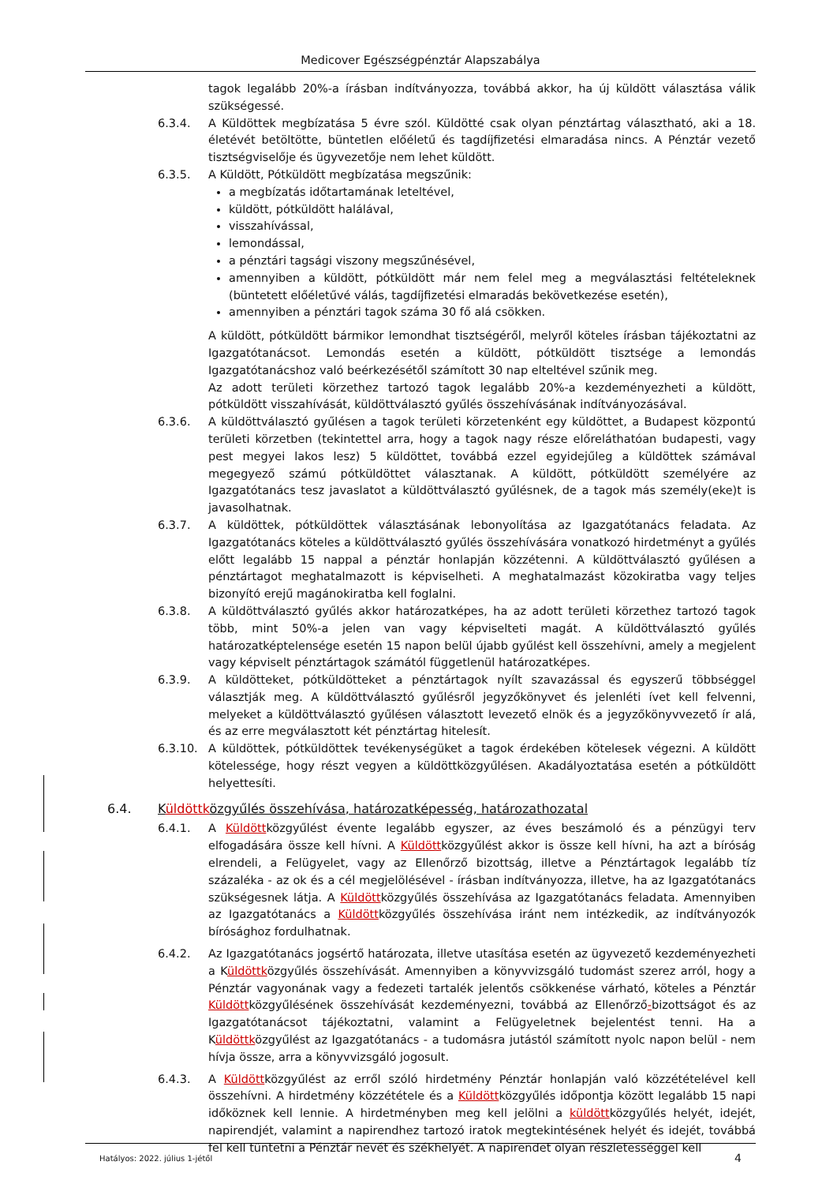Medicover Egészségpénztár Alapszabálya
tagok legalább 20%-a írásban indítványozza, továbbá akkor, ha új küldött választása válik szükségessé.
6.3.4. A Küldöttek megbízatása 5 évre szól. Küldötté csak olyan pénztártag választható, aki a 18. életévét betöltötte, büntetlen előéletű és tagdíjfizetési elmaradása nincs. A Pénztár vezető tisztségviselője és ügyvezetője nem lehet küldött.
6.3.5. A Küldött, Pótküldött megbízatása megszűnik:
a megbízatás időtartamának leteltével,
küldött, pótküldött halálával,
visszahívással,
lemondással,
a pénztári tagsági viszony megszűnésével,
amennyiben a küldött, pótküldött már nem felel meg a megválasztási feltételeknek (büntetett előéletűvé válás, tagdíjfizetési elmaradás bekövetkezése esetén),
amennyiben a pénztári tagok száma 30 fő alá csökken.
A küldött, pótküldött bármikor lemondhat tisztségéről, melyről köteles írásban tájékoztatni az Igazgatótanácsot. Lemondás esetén a küldött, pótküldött tisztsége a lemondás Igazgatótanácshoz való beérkezésétől számított 30 nap elteltével szűnik meg.
Az adott területi körzethez tartozó tagok legalább 20%-a kezdeményezheti a küldött, pótküldött visszahívását, küldöttválasztó gyűlés összehívásának indítványozásával.
6.3.6. A küldöttválasztó gyűlésen a tagok területi körzetenként egy küldöttet, a Budapest központú területi körzetben (tekintettel arra, hogy a tagok nagy része előreláthatóan budapesti, vagy pest megyei lakos lesz) 5 küldöttet, továbbá ezzel egyidejűleg a küldöttek számával megegyező számú pótküldöttet választanak. A küldött, pótküldött személyére az Igazgatótanács tesz javaslatot a küldöttválasztó gyűlésnek, de a tagok más személy(eke)t is javasolhatnak.
6.3.7. A küldöttek, pótküldöttek választásának lebonyolítása az Igazgatótanács feladata. Az Igazgatótanács köteles a küldöttválasztó gyűlés összehívására vonatkozó hirdetményt a gyűlés előtt legalább 15 nappal a pénztár honlapján közzétenni. A küldöttválasztó gyűlésen a pénztártagot meghatalmazott is képviselheti. A meghatalmazást közokiratba vagy teljes bizonyító erejű magánokiratba kell foglalni.
6.3.8. A küldöttválasztó gyűlés akkor határozatképes, ha az adott területi körzethez tartozó tagok több, mint 50%-a jelen van vagy képviselteti magát. A küldöttválasztó gyűlés határozatképtelensége esetén 15 napon belül újabb gyűlést kell összehívni, amely a megjelent vagy képviselt pénztártagok számától függetlenül határozatképes.
6.3.9. A küldötteket, pótküldötteket a pénztártagok nyílt szavazással és egyszerű többséggel választják meg. A küldöttválasztó gyűlésről jegyzőkönyvet és jelenléti ívet kell felvenni, melyeket a küldöttválasztó gyűlésen választott levezető elnök és a jegyzőkönyvvezető ír alá, és az erre megválasztott két pénztártag hitelesít.
6.3.10. A küldöttek, pótküldöttek tevékenységüket a tagok érdekében kötelesek végezni. A küldött kötelessége, hogy részt vegyen a küldöttközgyűlésen. Akadályoztatása esetén a pótküldött helyettesíti.
6.4. Küldöttközgyűlés összehívása, határozatképesség, határozathozatal
6.4.1. A Küldöttközgyűlést évente legalább egyszer, az éves beszámoló és a pénzügyi terv elfogadására össze kell hívni. A Küldöttközgyűlést akkor is össze kell hívni, ha azt a bíróság elrendeli, a Felügyelet, vagy az Ellenőrző bizottság, illetve a Pénztártagok legalább tíz százaléka - az ok és a cél megjelölésével - írásban indítványozza, illetve, ha az Igazgatótanács szükségesnek látja. A Küldöttközgyűlés összehívása az Igazgatótanács feladata. Amennyiben az Igazgatótanács a Küldöttközgyűlés összehívása iránt nem intézkedik, az indítványozók bírósághoz fordulhatnak.
6.4.2. Az Igazgatótanács jogsértő határozata, illetve utasítása esetén az ügyvezető kezdeményezheti a Küldöttközgyűlés összehívását. Amennyiben a könyvvizsgáló tudomást szerez arról, hogy a Pénztár vagyonának vagy a fedezeti tartalék jelentős csökkenése várható, köteles a Pénztár Küldöttközgyűlésének összehívását kezdeményezni, továbbá az Ellenőrző-bizottságot és az Igazgatótanácsot tájékoztatni, valamint a Felügyeletnek bejelentést tenni. Ha a Küldöttközgyűlést az Igazgatótanács - a tudomásra jutástól számított nyolc napon belül - nem hívja össze, arra a könyvvizsgáló jogosult.
6.4.3. A Küldöttközgyűlést az erről szóló hirdetmény Pénztár honlapján való közzétételével kell összehívni. A hirdetmény közzététele és a Küldöttközgyűlés időpontja között legalább 15 napi időköznek kell lennie. A hirdetményben meg kell jelölni a küldöttközgyűlés helyét, idejét, napirendjét, valamint a napirendhez tartozó iratok megtekintésének helyét és idejét, továbbá fel kell tüntetni a Pénztár nevét és székhelyét. A napirendet olyan részletességgel kell
Hatályos: 2022. július 1-jétől 4